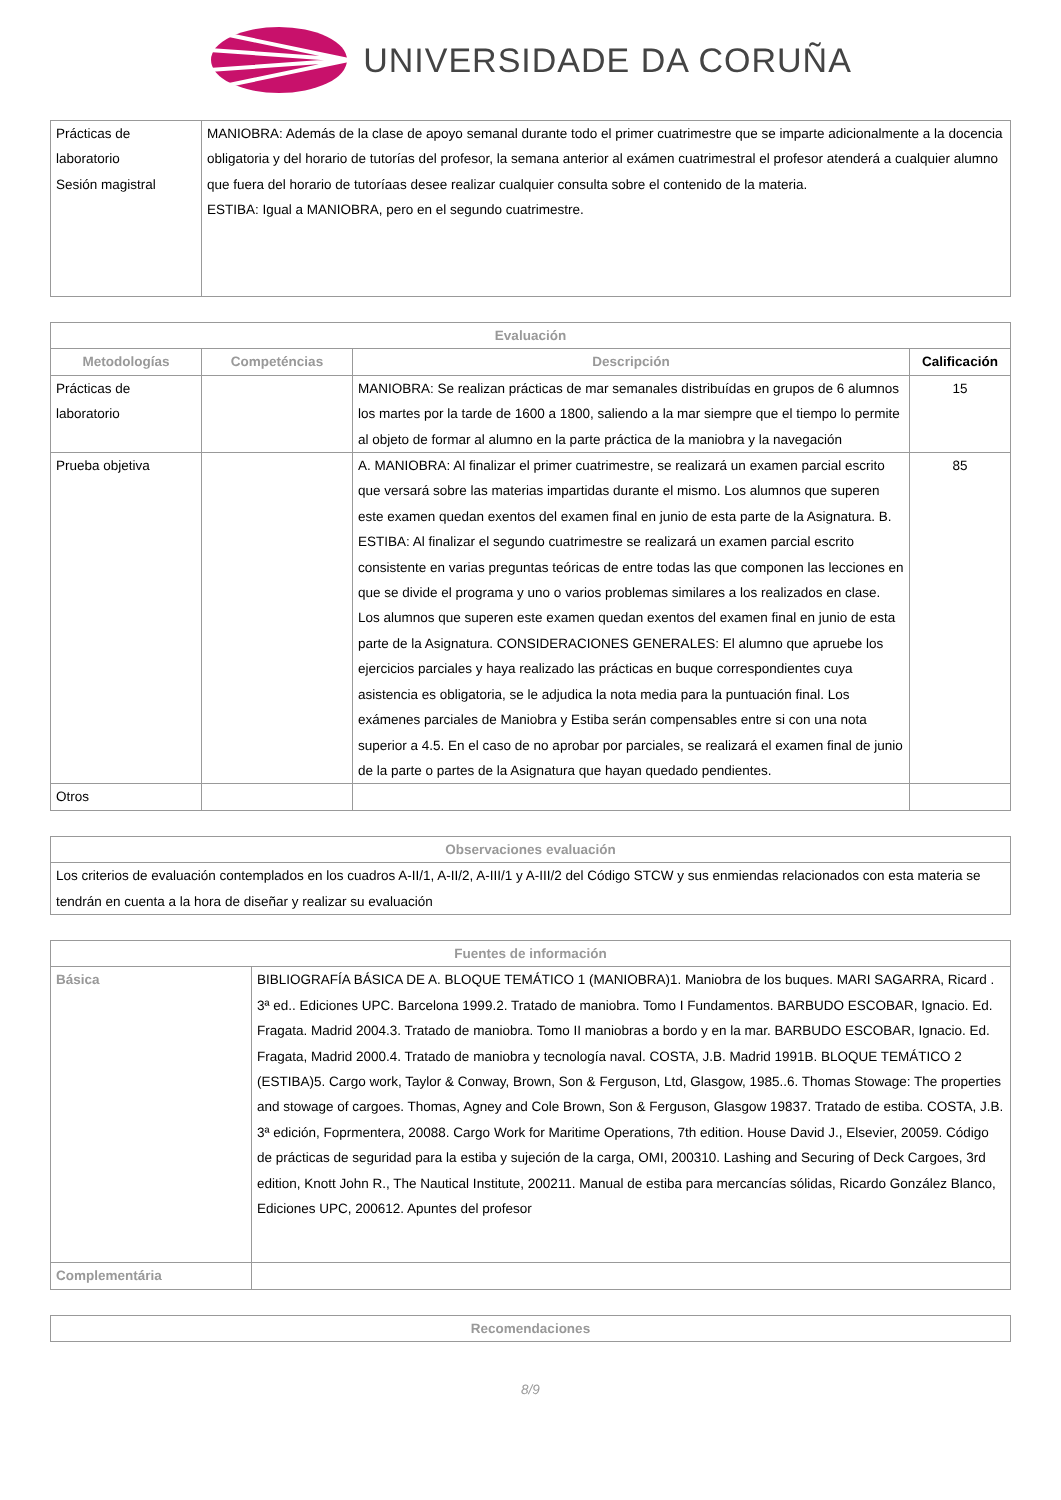UNIVERSIDADE DA CORUÑA
| Prácticas de laboratorio Sesión magistral | MANIOBRA: Además de la clase de apoyo semanal durante todo el primer cuatrimestre que se imparte adicionalmente a la docencia obligatoria y del horario de tutorías del profesor, la semana anterior al exámen cuatrimestral el profesor atenderá a cualquier alumno que fuera del horario de tutoríaas desee realizar cualquier consulta sobre el contenido de la materia. ESTIBA: Igual a MANIOBRA, pero en el segundo cuatrimestre. |
| Evaluación | | | |
| --- | --- | --- | --- |
| Metodologías | Competéncias | Descripción | Calificación |
| Prácticas de laboratorio | | MANIOBRA: Se realizan prácticas de mar semanales distribuídas en grupos de 6 alumnos los martes por la tarde de 1600 a 1800, saliendo a la mar siempre que el tiempo lo permite al objeto de formar al alumno en la parte práctica de la maniobra y la navegación | 15 |
| Prueba objetiva | | A. MANIOBRA: Al finalizar el primer cuatrimestre, se realizará un examen parcial escrito que versará sobre las materias impartidas durante el mismo. Los alumnos que superen este examen quedan exentos del examen final en junio de esta parte de la Asignatura. B. ESTIBA: Al finalizar el segundo cuatrimestre se realizará un examen parcial escrito consistente en varias preguntas teóricas de entre todas las que componen las lecciones en que se divide el programa y uno o varios problemas similares a los realizados en clase. Los alumnos que superen este examen quedan exentos del examen final en junio de esta parte de la Asignatura. CONSIDERACIONES GENERALES: El alumno que apruebe los ejercicios parciales y haya realizado las prácticas en buque correspondientes cuya asistencia es obligatoria, se le adjudica la nota media para la puntuación final. Los exámenes parciales de Maniobra y Estiba serán compensables entre si con una nota superior a 4.5. En el caso de no aprobar por parciales, se realizará el examen final de junio de la parte o partes de la Asignatura que hayan quedado pendientes. | 85 |
| Otros | | | |
| Observaciones evaluación |
| --- |
| Los criterios de evaluación contemplados en los cuadros A-II/1, A-II/2, A-III/1 y A-III/2 del Código STCW y sus enmiendas relacionados con esta materia se tendrán en cuenta a la hora de diseñar y realizar su evaluación |
| Fuentes de información | |
| --- | --- |
| Básica | BIBLIOGRAFÍA BÁSICA DE A. BLOQUE TEMÁTICO 1 (MANIOBRA)1. Maniobra de los buques. MARI SAGARRA, Ricard . 3ª ed.. Ediciones UPC. Barcelona 1999.2. Tratado de maniobra. Tomo I Fundamentos. BARBUDO ESCOBAR, Ignacio. Ed. Fragata. Madrid 2004.3. Tratado de maniobra. Tomo II maniobras a bordo y en la mar. BARBUDO ESCOBAR, Ignacio. Ed. Fragata, Madrid 2000.4. Tratado de maniobra y tecnología naval. COSTA, J.B. Madrid 1991B. BLOQUE TEMÁTICO 2 (ESTIBA)5. Cargo work, Taylor & Conway, Brown, Son & Ferguson, Ltd, Glasgow, 1985..6. Thomas Stowage: The properties and stowage of cargoes. Thomas, Agney and Cole Brown, Son & Ferguson, Glasgow 19837. Tratado de estiba. COSTA, J.B. 3ª edición, Foprmentera, 20088. Cargo Work for Maritime Operations, 7th edition. House David J., Elsevier, 20059. Código de prácticas de seguridad para la estiba y sujeción de la carga, OMI, 200310. Lashing and Securing of Deck Cargoes, 3rd edition, Knott John R., The Nautical Institute, 200211. Manual de estiba para mercancías sólidas, Ricardo González Blanco, Ediciones UPC, 200612. Apuntes del profesor |
| Complementária | |
| Recomendaciones |
| --- |
8/9